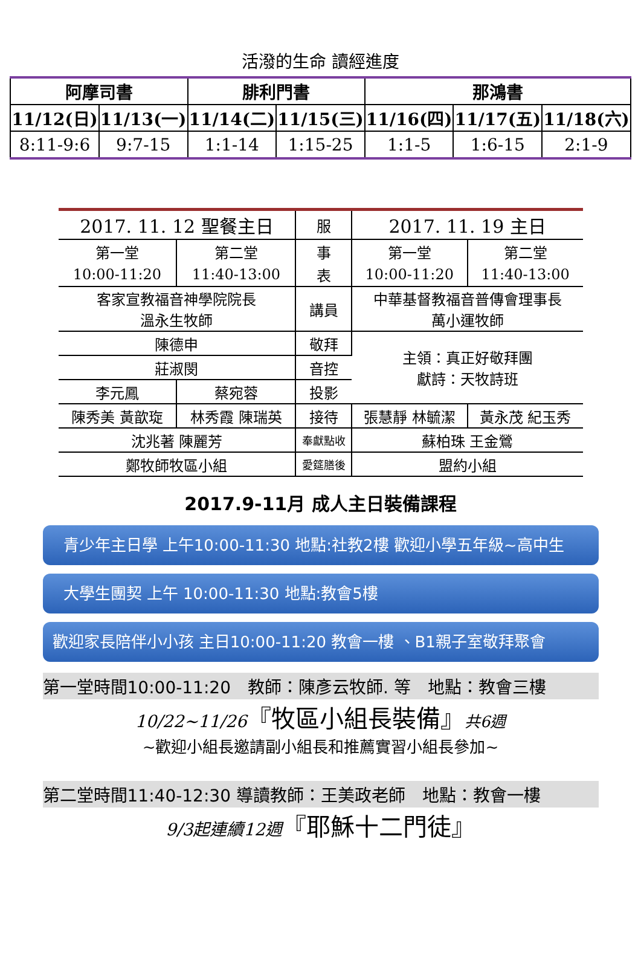活潑的生命 讀經進度
| 阿摩司書 | | 腓利門書 | | 那鴻書 | | |
| --- | --- | --- | --- | --- | --- | --- |
| 11/12(日) | 11/13(一) | 11/14(二) | 11/15(三) | 11/16(四) | 11/17(五) | 11/18(六) |
| 8:11-9:6 | 9:7-15 | 1:1-14 | 1:15-25 | 1:1-5 | 1:6-15 | 2:1-9 |
| 2017. 11. 12 聖餐主日 | | 服 | 2017. 11. 19 主日 | |
| 第一堂 | 第二堂 | 事 | 第一堂 | 第二堂 |
| 10:00-11:20 | 11:40-13:00 | 表 | 10:00-11:20 | 11:40-13:00 |
| 客家宣教福音神學院院長 溫永生牧師 | | 講員 | 中華基督教福音普傳會理事長 萬小運牧師 | |
| 陳德申 | | 敬拜 | 主領：真正好敬拜團 獻詩：天牧詩班 | |
| 莊淑閔 | | 音控 | | |
| 李元鳳 | 蔡宛蓉 | 投影 | | |
| 陳秀美 黃歆琁 | 林秀霞 陳瑞英 | 接待 | 張慧靜 林毓潔 | 黃永茂 紀玉秀 |
| 沈兆著 陳麗芳 | | 奉獻點收 | 蘇柏珠 王金鶯 | |
| 鄭牧師牧區小組 | | 愛筵膳後 | 盟約小組 | |
2017.9-11月 成人主日裝備課程
青少年主日學 上午10:00-11:30 地點:社教2樓 歡迎小學五年級~高中生
大學生團契 上午 10:00-11:30 地點:教會5樓
歡迎家長陪伴小小孩 主日10:00-11:20 教會一樓 、B1親子室敬拜聚會
第一堂時間10:00-11:20　教師：陳彥云牧師. 等　地點：教會三樓
10/22~11/26『牧區小組長裝備』共6週
~歡迎小組長邀請副小組長和推薦實習小組長參加~
第二堂時間11:40-12:30 導讀教師：王美政老師　地點：教會一樓
9/3起連續12週『耶穌十二門徒』